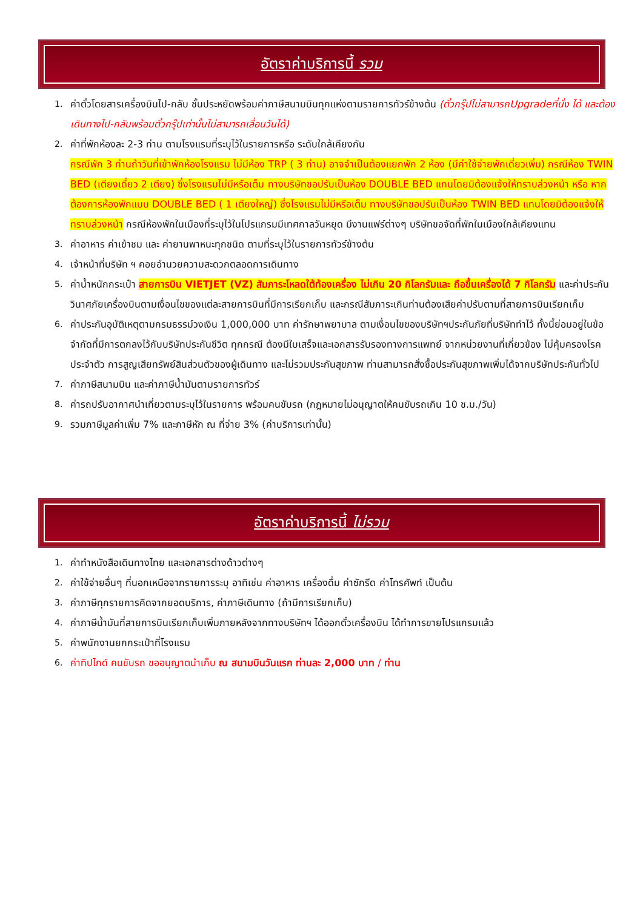อัตราค่าบริการนี้ รวม
1. ค่าตั๋วโดยสารเครื่องบินไป-กลับ ชั้นประหยัดพร้อมค่าภาษีสนามบินทุกแห่งตามรายการทัวร์ข้างต้น (ตั๋วกรุ๊ปไม่สามารถUpgradeที่นั่ง ได้ และต้องเดินทางไป-กลับพร้อมตั๋วกรุ๊ปเท่านั้นไม่สามารถเลื่อนวันได้)
2. ค่าที่พักห้องละ 2-3 ท่าน ตามโรงแรมที่ระบุไว้ในรายการหรือ ระดับใกล้เคียงกัน
กรณีพัก 3 ท่านถ้าวันที่เข้าพักห้องโรงแรม ไม่มีห้อง TRP ( 3 ท่าน) อาจจำเป็นต้องแยกพัก 2 ห้อง (มีค่าใช้จ่ายพักเดี่ยวเพิ่ม) กรณีห้อง TWIN BED (เตียงเดี่ยว 2 เตียง) ซึ่งโรงแรมไม่มีหรือเต็ม ทางบริษัทขอปรับเป็นห้อง DOUBLE BED แทนโดยมิต้องแจ้งให้ทราบล่วงหน้า หรือ หากต้องการห้องพักแบบ DOUBLE BED ( 1 เตียงใหญ่) ซึ่งโรงแรมไม่มีหรือเต็ม ทางบริษัทขอปรับเป็นห้อง TWIN BED แทนโดยมิต้องแจ้งให้ทราบล่วงหน้า กรณีห้องพักในเมืองที่ระบุไว้ในโปรแกรมมีเทศกาลวันหยุด มีงานแฟร์ต่างๆ บริษัทขอจัดที่พักในเมืองใกล้เคียงแทน
3. ค่าอาหาร ค่าเข้าชม และ ค่ายานพาหนะทุกชนิด ตามที่ระบุไว้ในรายการทัวร์ข้างต้น
4. เจ้าหน้าที่บริษัท ฯ คอยอำนวยความสะดวกตลอดการเดินทาง
5. ค่าน้ำหนักกระเป๋า สายการบิน VIETJET (VZ) สัมภาระโหลดใต้ท้องเครื่อง ไม่เกิน 20 กิโลกรัมและ ถือขึ้นเครื่องได้ 7 กิโลกรัม และค่าประกันวินาศภัยเครื่องบินตามเงื่อนไขของแต่ละสายการบินที่มีการเรียกเก็บ และกรณีสัมภาระเกินท่านต้องเสียค่าปรับตามที่สายการบินเรียกเก็บ
6. ค่าประกันอุบัติเหตุตามกรมธรรม์วงเงิน 1,000,000 บาท ค่ารักษาพยาบาล ตามเงื่อนไขของบริษัทฯประกันภัยที่บริษัททำไว้ ทั้งนี้ย่อมอยู่ในข้อจำกัดที่มีการตกลงไว้กับบริษัทประกันชีวิต ทุกกรณี ต้องมีใบเสร็จและเอกสารรับรองทางการแพทย์ จากหน่วยงานที่เกี่ยวข้อง ไม่คุ้มครองโรคประจำตัว การสูญเสียทรัพย์สินส่วนตัวของผู้เดินทาง และไม่รวมประกันสุขภาพ ท่านสามารถสั่งซื้อประกันสุขภาพเพิ่มได้จากบริษัทประกันทั่วไป
7. ค่าภาษีสนามบิน และค่าภาษีน้ำมันตามรายการทัวร์
8. ค่ารถปรับอากาศนำเที่ยวตามระบุไว้ในรายการ พร้อมคนขับรถ (กฎหมายไม่อนุญาตให้คนขับรถเกิน 10 ช.ม./วัน)
9. รวมภาษีมูลค่าเพิ่ม 7% และภาษีหัก ณ ที่จ่าย 3% (ค่าบริการเท่านั้น)
อัตราค่าบริการนี้ ไม่รวม
1. ค่าทำหนังสือเดินทางไทย และเอกสารต่างด้าวต่างๆ
2. ค่าใช้จ่ายอื่นๆ ที่นอกเหนือจากรายการระบุ อาทิเช่น ค่าอาหาร เครื่องดื่ม ค่าซักรีด ค่าโทรศัพท์ เป็นต้น
3. ค่าภาษีทุกรายการคิดจากยอดบริการ, ค่าภาษีเดินทาง (ถ้ามีการเรียกเก็บ)
4. ค่าภาษีน้ำมันที่สายการบินเรียกเก็บเพิ่มภายหลังจากทางบริษัทฯ ได้ออกตั๋วเครื่องบิน ได้ทำการขายโปรแกรมแล้ว
5. ค่าพนักงานยกกระเป๋าที่โรงแรม
6. ค่าทิปไกด์ คนขับรถ ขออนุญาตนำเก็บ ณ สนามบินวันแรก ท่านละ 2,000 บาท / ท่าน